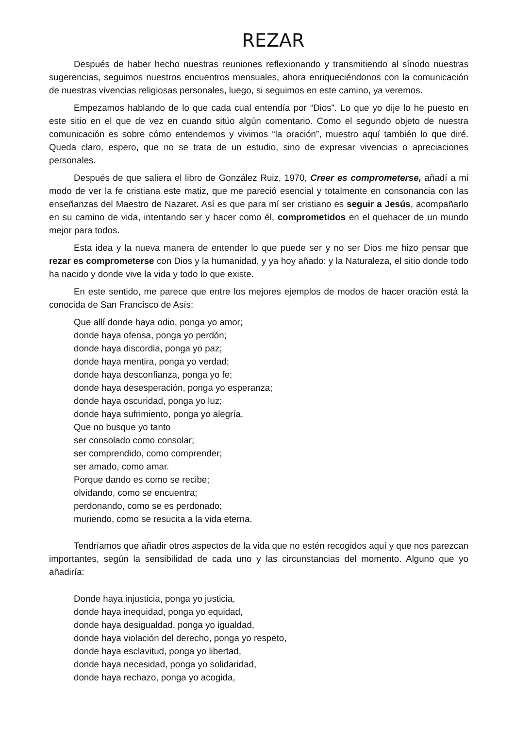REZAR
Después de haber hecho nuestras reuniones reflexionando y transmitiendo al sínodo nuestras sugerencias, seguimos nuestros encuentros mensuales, ahora enriqueciéndonos con la comunicación de nuestras vivencias religiosas personales, luego, si seguimos en este camino, ya veremos.
Empezamos hablando de lo que cada cual entendía por “Dios”. Lo que yo dije lo he puesto en este sitio en el que de vez en cuando sitúo algún comentario. Como el segundo objeto de nuestra comunicación es sobre cómo entendemos y vivimos “la oración”, muestro aquí también lo que diré. Queda claro, espero, que no se trata de un estudio, sino de expresar vivencias o apreciaciones personales.
Después de que saliera el libro de González Ruiz, 1970, Creer es comprometerse, añadí a mi modo de ver la fe cristiana este matiz, que me pareció esencial y totalmente en consonancia con las enseñanzas del Maestro de Nazaret. Así es que para mí ser cristiano es seguir a Jesús, acompañarlo en su camino de vida, intentando ser y hacer como él, comprometidos en el quehacer de un mundo mejor para todos.
Esta idea y la nueva manera de entender lo que puede ser y no ser Dios me hizo pensar que rezar es comprometerse con Dios y la humanidad, y ya hoy añado: y la Naturaleza, el sitio donde todo ha nacido y donde vive la vida y todo lo que existe.
En este sentido, me parece que entre los mejores ejemplos de modos de hacer oración está la conocida de San Francisco de Asís:
Que allí donde haya odio, ponga yo amor;
donde haya ofensa, ponga yo perdón;
donde haya discordia, ponga yo paz;
donde haya mentira, ponga yo verdad;
donde haya desconfianza, ponga yo fe;
donde haya desesperación, ponga yo esperanza;
donde haya oscuridad, ponga yo luz;
donde haya sufrimiento, ponga yo alegría.
Que no busque yo tanto
ser consolado como consolar;
ser comprendido, como comprender;
ser amado, como amar.
Porque dando es como se recibe;
olvidando, como se encuentra;
perdonando, como se es perdonado;
muriendo, como se resucita a la vida eterna.
Tendríamos que añadir otros aspectos de la vida que no estén recogidos aquí y que nos parezcan importantes, según la sensibilidad de cada uno y las circunstancias del momento. Alguno que yo añadiría:
Donde haya injusticia, ponga yo justicia,
donde haya inequidad, ponga yo equidad,
donde haya desigualdad, ponga yo igualdad,
donde haya violación del derecho, ponga yo respeto,
donde haya esclavitud, ponga yo libertad,
donde haya necesidad, ponga yo solidaridad,
donde haya rechazo, ponga yo acogida,